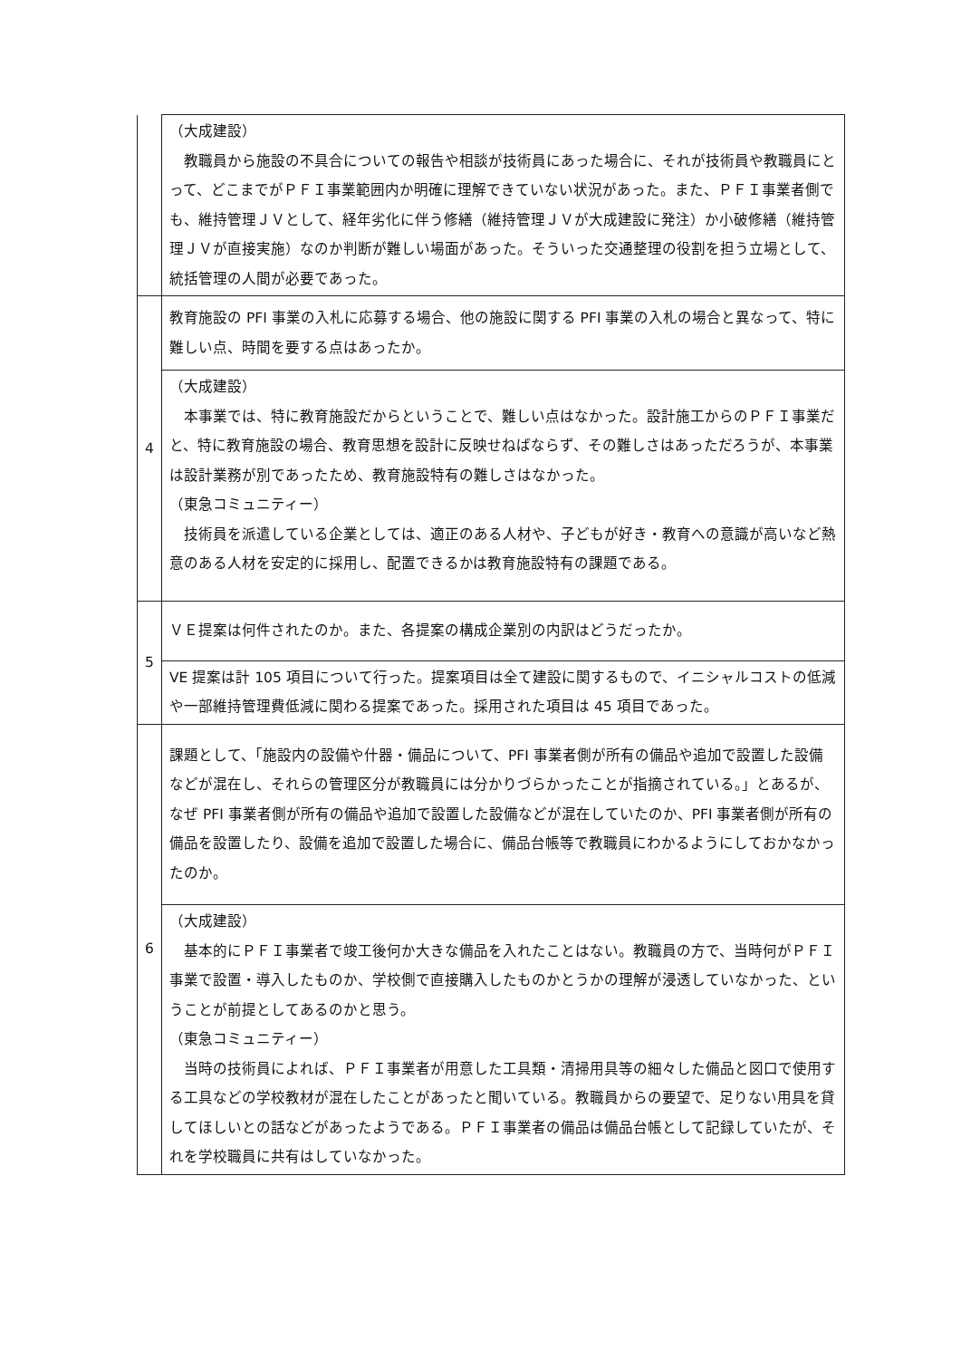| | （大成建設） 教職員から施設の不具合についての報告や相談が技術員にあった場合に、それが技術員や教職員にとって、どこまでがＰＦＩ事業範囲内か明確に理解できていない状況があった。また、ＰＦＩ事業者側でも、維持管理ＪＶとして、経年劣化に伴う修繕（維持管理ＪＶが大成建設に発注）か小破修繕（維持管理ＪＶが直接実施）なのか判断が難しい場面があった。そういった交通整理の役割を担う立場として、統括管理の人間が必要であった。 |
| 4 | 教育施設の PFI 事業の入札に応募する場合、他の施設に関する PFI 事業の入札の場合と異なって、特に難しい点、時間を要する点はあったか。 |
| | （大成建設） 本事業では、特に教育施設だからということで、難しい点はなかった。設計施工からのＰＦＩ事業だと、特に教育施設の場合、教育思想を設計に反映せねばならず、その難しさはあっただろうが、本事業は設計業務が別であったため、教育施設特有の難しさはなかった。 （東急コミュニティー） 技術員を派遣している企業としては、適正のある人材や、子どもが好き・教育への意識が高いなど熱意のある人材を安定的に採用し、配置できるかは教育施設特有の課題である。 |
| 5 | ＶＥ提案は何件されたのか。また、各提案の構成企業別の内訳はどうだったか。 |
| | VE 提案は計 105 項目について行った。提案項目は全て建設に関するもので、イニシャルコストの低減や一部維持管理費低減に関わる提案であった。採用された項目は 45 項目であった。 |
| 6 | 課題として、「施設内の設備や什器・備品について、PFI 事業者側が所有の備品や追加で設置した設備などが混在し、それらの管理区分が教職員には分かりづらかったことが指摘されている。」とあるが、なぜ PFI 事業者側が所有の備品や追加で設置した設備などが混在していたのか、PFI 事業者側が所有の備品を設置したり、設備を追加で設置した場合に、備品台帳等で教職員にわかるようにしておかなかったのか。 |
| | （大成建設） 基本的にＰＦＩ事業者で竣工後何か大きな備品を入れたことはない。教職員の方で、当時何がＰＦＩ事業で設置・導入したものか、学校側で直接購入したものかとうかの理解が浸透していなかった、ということが前提としてあるのかと思う。 （東急コミュニティー） 当時の技術員によれば、ＰＦＩ事業者が用意した工具類・清掃用具等の細々した備品と図口で使用する工具などの学校教材が混在したことがあったと聞いている。教職員からの要望で、足りない用具を貸してほしいとの話などがあったようである。ＰＦＩ事業者の備品は備品台帳として記録していたが、それを学校職員に共有はしていなかった。 |